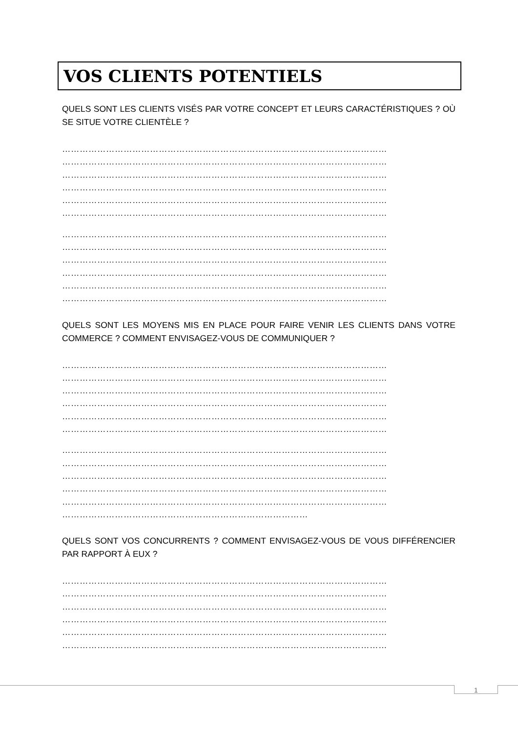VOS CLIENTS POTENTIELS
QUELS SONT LES CLIENTS VISÉS PAR VOTRE CONCEPT ET LEURS CARACTÉRISTIQUES ? OÙ SE SITUE VOTRE CLIENTÈLE ?
…………………………………………………………………………………………………
…………………………………………………………………………………………………
…………………………………………………………………………………………………
…………………………………………………………………………………………………
…………………………………………………………………………………………………
…………………………………………………………………………………………………
…………………………………………………………………………………………………
…………………………………………………………………………………………………
…………………………………………………………………………………………………
…………………………………………………………………………………………………
…………………………………………………………………………………………………
…………………………………………………………………………………………………
QUELS SONT LES MOYENS MIS EN PLACE POUR FAIRE VENIR LES CLIENTS DANS VOTRE COMMERCE ? COMMENT ENVISAGEZ-VOUS DE COMMUNIQUER ?
…………………………………………………………………………………………………
…………………………………………………………………………………………………
…………………………………………………………………………………………………
…………………………………………………………………………………………………
…………………………………………………………………………………………………
…………………………………………………………………………………………………
…………………………………………………………………………………………………
…………………………………………………………………………………………………
…………………………………………………………………………………………………
…………………………………………………………………………………………………
…………………………………………………………………………………………………
…………………………………………………………………………
QUELS SONT VOS CONCURRENTS ? COMMENT ENVISAGEZ-VOUS DE VOUS DIFFÉRENCIER PAR RAPPORT À EUX ?
…………………………………………………………………………………………………
…………………………………………………………………………………………………
…………………………………………………………………………………………………
…………………………………………………………………………………………………
…………………………………………………………………………………………………
…………………………………………………………………………………………………
1